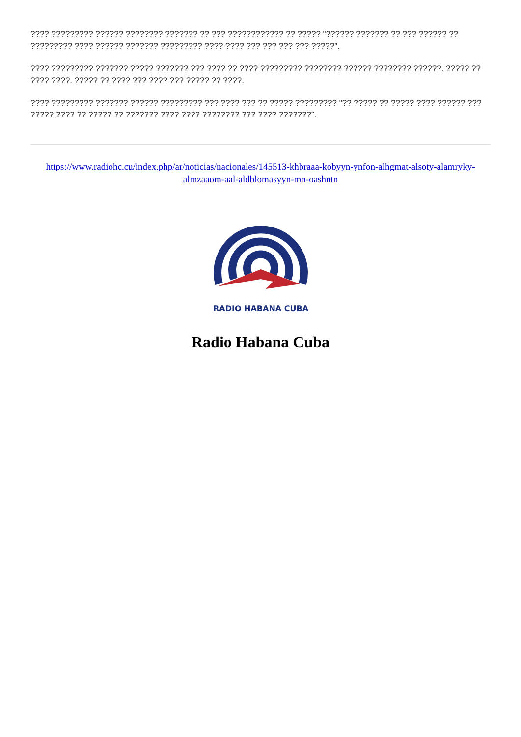???? ????????? ?????? ???????? ??????? ?? ??? ???????????? ?? ????? "?????? ??????? ?? ??? ?????? ?? ????????? ???? ?????? ??????? ????????? ???? ???? ??? ??? ??? ??? ?????”.
???? ????????? ??????? ????? ??????? ??? ???? ?? ???? ????????? ???????? ?????? ???????? ??????. ????? ?? ???? ????. ????? ?? ???? ??? ???? ??? ????? ?? ????.
???? ????????? ??????? ?????? ????????? ??? ???? ??? ?? ????? ????????? "?? ????? ?? ????? ???? ?????? ??? ????? ???? ?? ????? ?? ??????? ???? ???? ???????? ??? ???? ???????”.
https://www.radiohc.cu/index.php/ar/noticias/nacionales/145513-khbraaa-kobyyn-ynfon-alhgmat-alsoty-alamryky-almzaaom-aal-aldblomasyyn-mn-oashntn
RADIO HABANA CUBA
Radio Habana Cuba